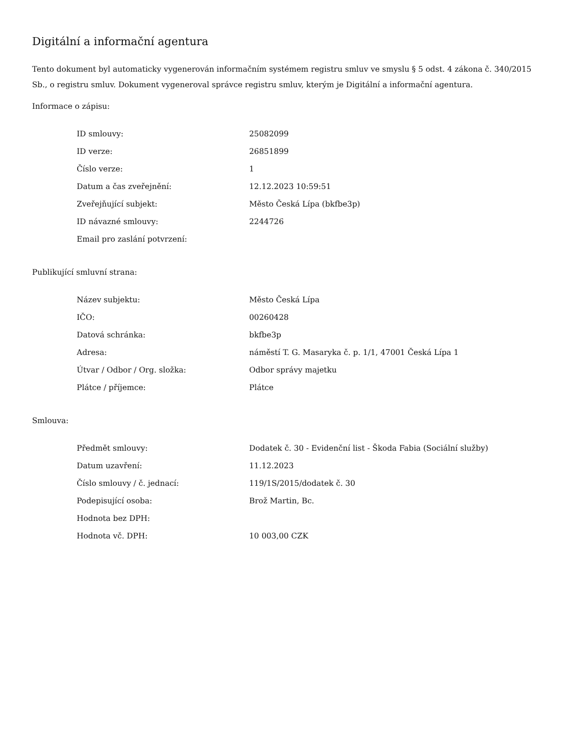Digitální a informační agentura
Tento dokument byl automaticky vygenerován informačním systémem registru smluv ve smyslu § 5 odst. 4 zákona č. 340/2015 Sb., o registru smluv. Dokument vygeneroval správce registru smluv, kterým je Digitální a informační agentura.
Informace o zápisu:
| ID smlouvy: | 25082099 |
| ID verze: | 26851899 |
| Číslo verze: | 1 |
| Datum a čas zveřejnění: | 12.12.2023 10:59:51 |
| Zveřejňující subjekt: | Město Česká Lípa (bkfbe3p) |
| ID návazné smlouvy: | 2244726 |
| Email pro zaslání potvrzení: | |
Publikující smluvní strana:
| Název subjektu: | Město Česká Lípa |
| IČO: | 00260428 |
| Datová schránka: | bkfbe3p |
| Adresa: | náměstí T. G. Masaryka č. p. 1/1, 47001 Česká Lípa 1 |
| Útvar / Odbor / Org. složka: | Odbor správy majetku |
| Plátce / příjemce: | Plátce |
Smlouva:
| Předmět smlouvy: | Dodatek č. 30 - Evidenční list - Škoda Fabia (Sociální služby) |
| Datum uzavření: | 11.12.2023 |
| Číslo smlouvy / č. jednací: | 119/1S/2015/dodatek č. 30 |
| Podepisující osoba: | Brož Martin, Bc. |
| Hodnota bez DPH: | |
| Hodnota vč. DPH: | 10 003,00 CZK |